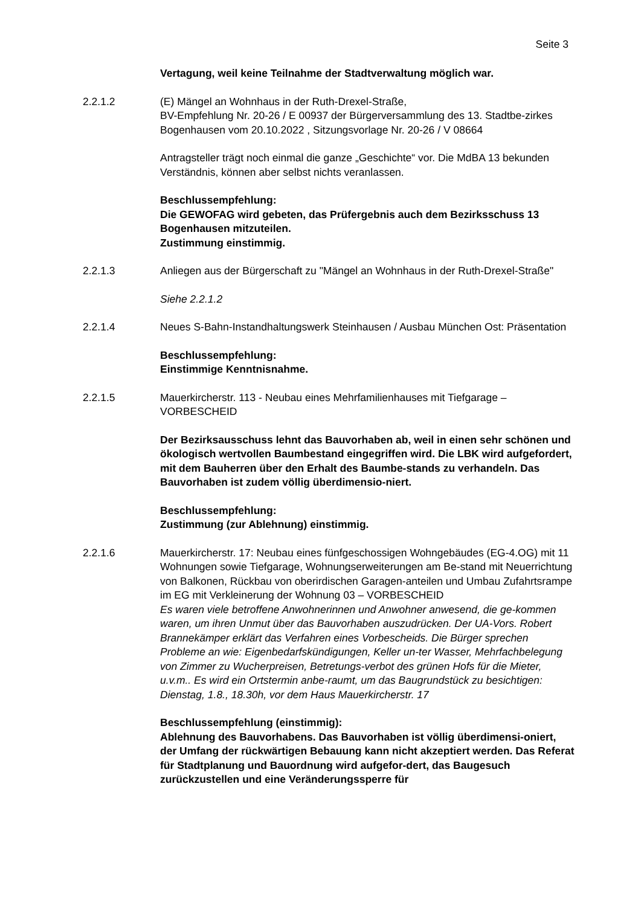Seite 3
Vertagung, weil keine Teilnahme der Stadtverwaltung möglich war.
2.2.1.2 (E) Mängel an Wohnhaus in der Ruth-Drexel-Straße,
BV-Empfehlung Nr. 20-26 / E 00937 der Bürgerversammlung des 13. Stadtbe-zirkes Bogenhausen vom 20.10.2022 , Sitzungsvorlage Nr. 20-26 / V 08664
Antragsteller trägt noch einmal die ganze „Geschichte“ vor. Die MdBA 13 bekunden Verständnis, können aber selbst nichts veranlassen.
Beschlussempfehlung:
Die GEWOFAG wird gebeten, das Prüfergebnis auch dem Bezirksschuss 13
Bogenhausen mitzuteilen.
Zustimmung einstimmig.
2.2.1.3 Anliegen aus der Bürgerschaft zu "Mängel an Wohnhaus in der Ruth-Drexel-Straße"
Siehe 2.2.1.2
2.2.1.4 Neues S-Bahn-Instandhaltungswerk Steinhausen / Ausbau München Ost: Präsentation
Beschlussempfehlung:
Einstimmige Kenntnisnahme.
2.2.1.5 Mauerkircherstr. 113 - Neubau eines Mehrfamilienhauses mit Tiefgarage – VORBESCHEID
Der Bezirksausschuss lehnt das Bauvorhaben ab, weil in einen sehr schönen und ökologisch wertvollen Baumbestand eingegriffen wird. Die LBK wird aufgefordert, mit dem Bauherren über den Erhalt des Baumbe-stands zu verhandeln. Das Bauvorhaben ist zudem völlig überdimensio-niert.
Beschlussempfehlung:
Zustimmung (zur Ablehnung) einstimmig.
2.2.1.6 Mauerkircherstr. 17: Neubau eines fünfgeschossigen Wohngebäudes (EG-4.OG) mit 11 Wohnungen sowie Tiefgarage, Wohnungserweiterungen am Be-stand mit Neuerrichtung von Balkonen, Rückbau von oberirdischen Garagen-anteilen und Umbau Zufahrtsrampe im EG mit Verkleinerung der Wohnung 03 – VORBESCHEID
Es waren viele betroffene Anwohnerinnen und Anwohner anwesend, die ge-kommen waren, um ihren Unmut über das Bauvorhaben auszudrücken. Der UA-Vors. Robert Brannekämper erklärt das Verfahren eines Vorbescheids. Die Bürger sprechen Probleme an wie: Eigenbedarfskündigungen, Keller un-ter Wasser, Mehrfachbelegung von Zimmer zu Wucherpreisen, Betretungs-verbot des grünen Hofs für die Mieter, u.v.m.. Es wird ein Ortstermin anbe-raumt, um das Baugrundstück zu besichtigen:
Dienstag, 1.8., 18.30h, vor dem Haus Mauerkircherstr. 17
Beschlussempfehlung (einstimmig):
Ablehnung des Bauvorhabens. Das Bauvorhaben ist völlig überdimensi-oniert, der Umfang der rückwärtigen Bebauung kann nicht akzeptiert werden. Das Referat für Stadtplanung und Bauordnung wird aufgefor-dert, das Baugesuch zurückzustellen und eine Veränderungssperre für